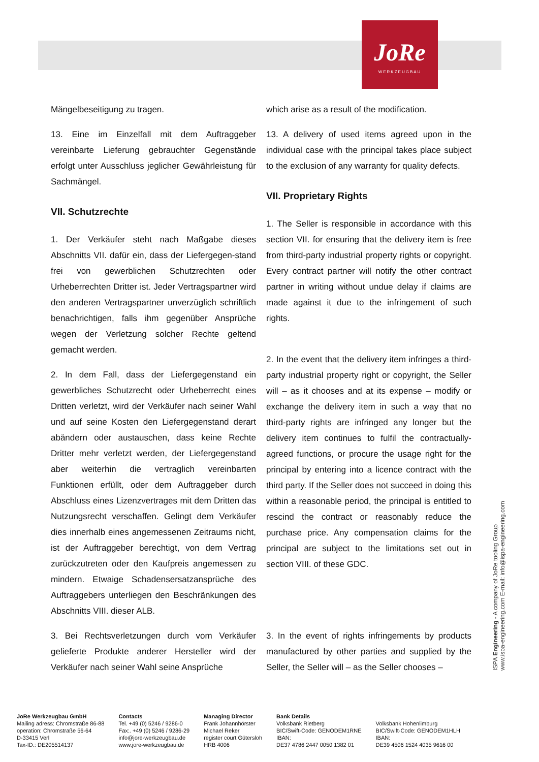JoRe
WERKZEUGBAU
Mängelbeseitigung zu tragen.
13. Eine im Einzelfall mit dem Auftraggeber vereinbarte Lieferung gebrauchter Gegenstände erfolgt unter Ausschluss jeglicher Gewährleistung für Sachmängel.
VII. Schutzrechte
1. Der Verkäufer steht nach Maßgabe dieses Abschnitts VII. dafür ein, dass der Liefergegen-stand frei von gewerblichen Schutzrechten oder Urheberrechten Dritter ist. Jeder Vertragspartner wird den anderen Vertragspartner unverzüglich schriftlich benachrichtigen, falls ihm gegenüber Ansprüche wegen der Verletzung solcher Rechte geltend gemacht werden.
2. In dem Fall, dass der Liefergegenstand ein gewerbliches Schutzrecht oder Urheberrecht eines Dritten verletzt, wird der Verkäufer nach seiner Wahl und auf seine Kosten den Liefergegenstand derart abändern oder austauschen, dass keine Rechte Dritter mehr verletzt werden, der Liefergegenstand aber weiterhin die vertraglich vereinbarten Funktionen erfüllt, oder dem Auftraggeber durch Abschluss eines Lizenzvertrages mit dem Dritten das Nutzungsrecht verschaffen. Gelingt dem Verkäufer dies innerhalb eines angemessenen Zeitraums nicht, ist der Auftraggeber berechtigt, von dem Vertrag zurückzutreten oder den Kaufpreis angemessen zu mindern. Etwaige Schadensersatzansprüche des Auftraggebers unterliegen den Beschränkungen des Abschnitts VIII. dieser ALB.
3. Bei Rechtsverletzungen durch vom Verkäufer gelieferte Produkte anderer Hersteller wird der Verkäufer nach seiner Wahl seine Ansprüche
which arise as a result of the modification.
13. A delivery of used items agreed upon in the individual case with the principal takes place subject to the exclusion of any warranty for quality defects.
VII. Proprietary Rights
1. The Seller is responsible in accordance with this section VII. for ensuring that the delivery item is free from third-party industrial property rights or copyright. Every contract partner will notify the other contract partner in writing without undue delay if claims are made against it due to the infringement of such rights.
2. In the event that the delivery item infringes a third-party industrial property right or copyright, the Seller will – as it chooses and at its expense – modify or exchange the delivery item in such a way that no third-party rights are infringed any longer but the delivery item continues to fulfil the contractually-agreed functions, or procure the usage right for the principal by entering into a licence contract with the third party. If the Seller does not succeed in doing this within a reasonable period, the principal is entitled to rescind the contract or reasonably reduce the purchase price. Any compensation claims for the principal are subject to the limitations set out in section VIII. of these GDC.
3. In the event of rights infringements by products manufactured by other parties and supplied by the Seller, the Seller will – as the Seller chooses –
ISPA Engineering - A company of JoRe tooling Group
www.ispa-engineering.com E-mail: info@ispa-engineering.com
JoRe Werkzeugbau GmbH
Mailing adress: Chromstraße 86-88
operation: Chromstraße 56-64
D-33415 Verl
Tax-ID.: DE205514137
Contacts
Tel. +49 (0) 5246 / 9286-0
Fax:. +49 (0) 5246 / 9286-29
info@jore-werkzeugbau.de
www.jore-werkzeugbau.de
Managing Director
Frank Johannhörster
Michael Reker
register court Gütersloh
HRB 4006
Bank Details
Volksbank Rietberg
BIC/Swift-Code: GENODEM1RNE
IBAN:
DE37 4786 2447 0050 1382 01
Volksbank Hohenlimburg
BIC/Swift-Code: GENODEM1HLH
IBAN:
DE39 4506 1524 4035 9616 00